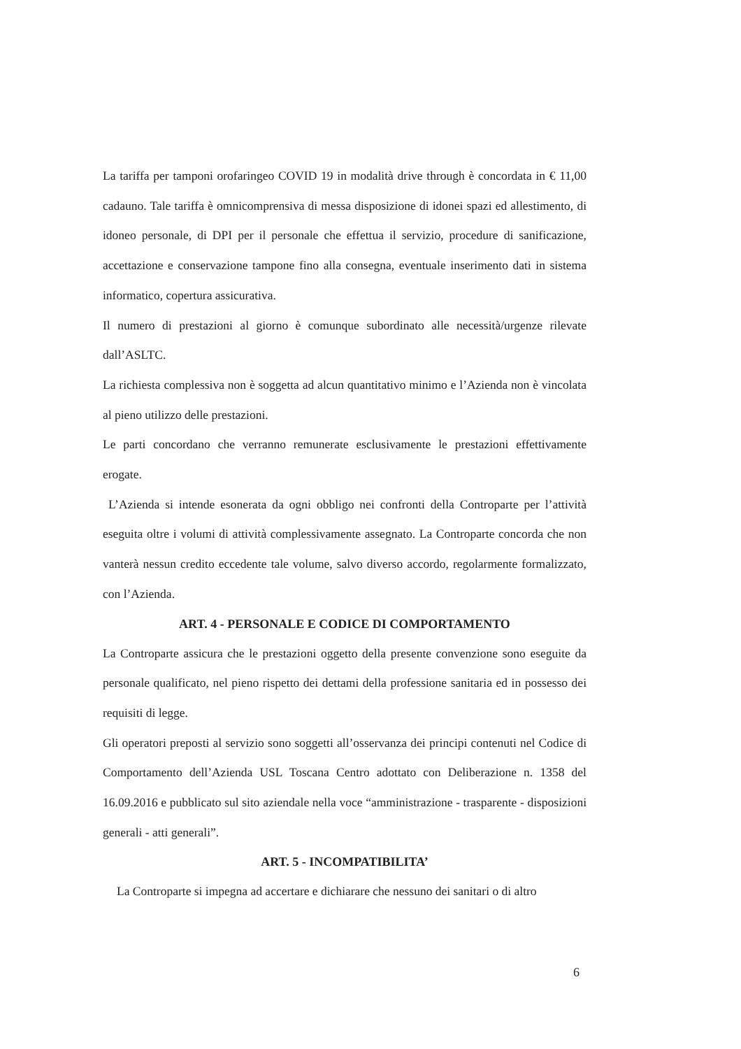La tariffa per tamponi orofaringeo COVID 19 in modalità drive through è concordata in € 11,00 cadauno. Tale tariffa è omnicomprensiva di messa disposizione di idonei spazi ed allestimento, di idoneo personale, di DPI per il personale che effettua il servizio, procedure di sanificazione, accettazione e conservazione tampone fino alla consegna, eventuale inserimento dati in sistema informatico, copertura assicurativa.
Il numero di prestazioni al giorno è comunque subordinato alle necessità/urgenze rilevate dall’ASLTC.
La richiesta complessiva non è soggetta ad alcun quantitativo minimo e l’Azienda non è vincolata al pieno utilizzo delle prestazioni.
Le parti concordano che verranno remunerate esclusivamente le prestazioni effettivamente erogate.
L’Azienda si intende esonerata da ogni obbligo nei confronti della Controparte per l’attività eseguita oltre i volumi di attività complessivamente assegnato. La Controparte concorda che non vanterà nessun credito eccedente tale volume, salvo diverso accordo, regolarmente formalizzato, con l’Azienda.
ART. 4 - PERSONALE E CODICE DI COMPORTAMENTO
La Controparte assicura che le prestazioni oggetto della presente convenzione sono eseguite da personale qualificato, nel pieno rispetto dei dettami della professione sanitaria ed in possesso dei requisiti di legge.
Gli operatori preposti al servizio sono soggetti all’osservanza dei principi contenuti nel Codice di Comportamento dell’Azienda USL Toscana Centro adottato con Deliberazione n. 1358 del 16.09.2016 e pubblicato sul sito aziendale nella voce “amministrazione - trasparente - disposizioni generali - atti generali”.
ART. 5 - INCOMPATIBILITA’
La Controparte si impegna ad accertare e dichiarare che nessuno dei sanitari o di altro
6